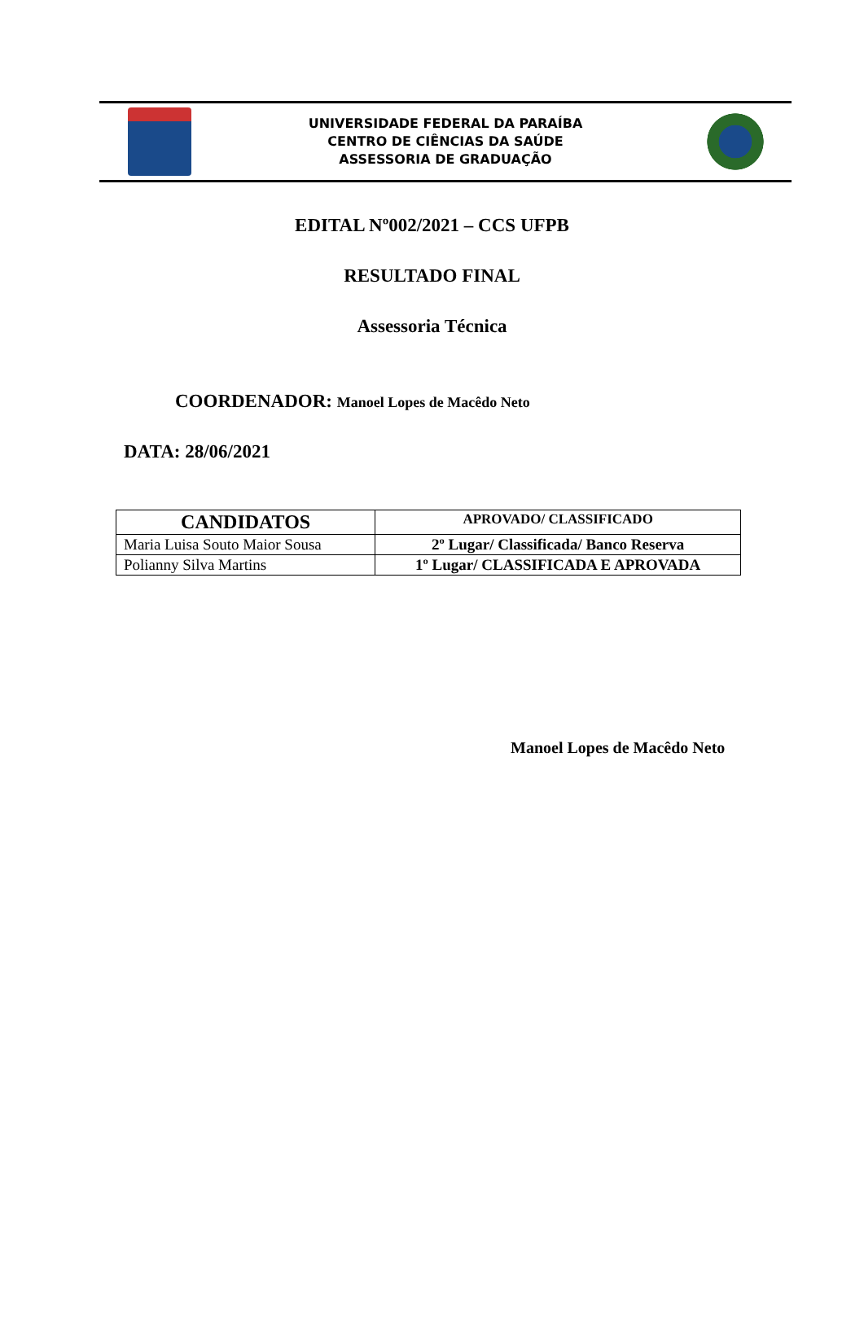UNIVERSIDADE FEDERAL DA PARAÍBA
CENTRO DE CIÊNCIAS DA SAÚDE
ASSESSORIA DE GRADUAÇÃO
EDITAL Nº002/2021 – CCS UFPB
RESULTADO FINAL
Assessoria Técnica
COORDENADOR: Manoel Lopes de Macêdo Neto
DATA: 28/06/2021
| CANDIDATOS | APROVADO/ CLASSIFICADO |
| --- | --- |
| Maria Luisa Souto Maior Sousa | 2º Lugar/ Classificada/ Banco Reserva |
| Polianny Silva Martins | 1º Lugar/ CLASSIFICADA E APROVADA |
Manoel Lopes de Macêdo Neto